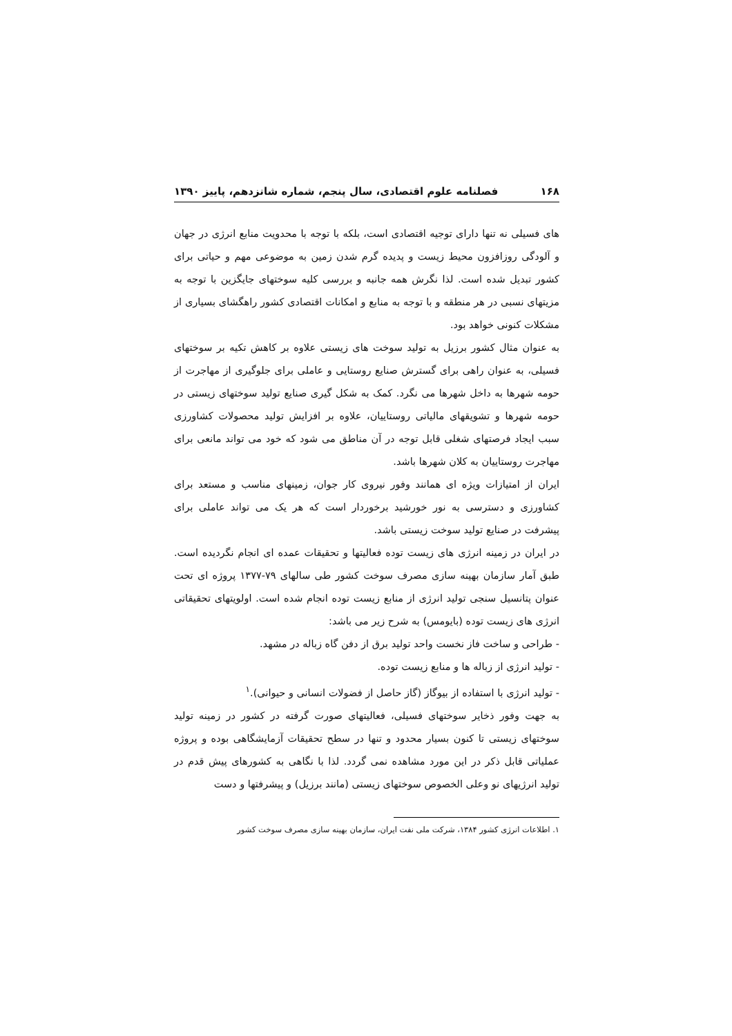۱۶۸ فصلنامه علوم اقتصادی، سال پنجم، شماره شانزدهم، پاییز ۱۳۹۰
های فسیلی نه تنها دارای توجیه اقتصادی است، بلکه با توجه با محدویت منابع انرژی در جهان و آلودگی روزافزون محیط زیست و پدیده گرم شدن زمین به موضوعی مهم و حیاتی برای کشور تبدیل شده است. لذا نگرش همه جانبه و بررسی کلیه سوختهای جایگزین با توجه به مزیتهای نسبی در هر منطقه و با توجه به منابع و امکانات اقتصادی کشور راهگشای بسیاری از مشکلات کنونی خواهد بود.
به عنوان مثال کشور برزیل به تولید سوخت های زیستی علاوه بر کاهش تکیه بر سوختهای فسیلی، به عنوان راهی برای گسترش صنایع روستایی و عاملی برای جلوگیری از مهاجرت از حومه شهرها به داخل شهرها می نگرد. کمک به شکل گیری صنایع تولید سوختهای زیستی در حومه شهرها و تشویقهای مالیاتی روستاییان، علاوه بر افزایش تولید محصولات کشاورزی سبب ایجاد فرصتهای شغلی قابل توجه در آن مناطق می شود که خود می تواند مانعی برای مهاجرت روستاییان به کلان شهرها باشد.
ایران از امتیازات ویژه ای همانند وفور نیروی کار جوان، زمینهای مناسب و مستعد برای کشاورزی و دسترسی به نور خورشید برخوردار است که هر یک می تواند عاملی برای پیشرفت در صنایع تولید سوخت زیستی باشد.
در ایران در زمینه انرژی های زیست توده فعالیتها و تحقیقات عمده ای انجام نگردیده است. طبق آمار سازمان بهینه سازی مصرف سوخت کشور طی سالهای ۷۹-۱۳۷۷ پروژه ای تحت عنوان پتانسیل سنجی تولید انرژی از منابع زیست توده انجام شده است. اولویتهای تحقیقاتی انرژی های زیست توده (بایومس) به شرح زیر می باشد:
- طراحی و ساخت فاز نخست واحد تولید برق از دفن گاه زباله در مشهد.
- تولید انرژی از زباله ها و منابع زیست توده.
- تولید انرژی با استفاده از بیوگاز (گاز حاصل از فضولات انسانی و حیوانی).<sup>۱</sup>
به جهت وفور ذخایر سوختهای فسیلی، فعالیتهای صورت گرفته در کشور در زمینه تولید سوختهای زیستی تا کنون بسیار محدود و تنها در سطح تحقیقات آزمایشگاهی بوده و پروژه عملیاتی قابل ذکر در این مورد مشاهده نمی گردد. لذا با نگاهی به کشورهای پیش قدم در تولید انرژیهای نو وعلی الخصوص سوختهای زیستی (مانند برزیل) و پیشرفتها و دست
۱. اطلاعات انرژی کشور ۱۳۸۴، شرکت ملی نفت ایران، سازمان بهینه سازی مصرف سوخت کشور